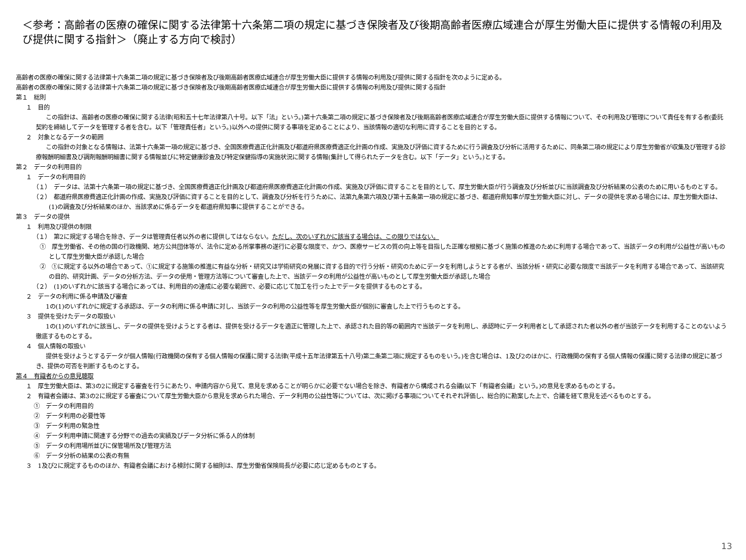＜参考：高齢者の医療の確保に関する法律第十六条第二項の規定に基づき保険者及び後期高齢者医療広域連合が厚生労働大臣に提供する情報の利用及び提供に関する指針＞（廃止する方向で検討）
高齢者の医療の確保に関する法律第十六条第二項の規定に基づき保険者及び後期高齢者医療広域連合が厚生労働大臣に提供する情報の利用及び提供に関する指針を次のように定める。
高齢者の医療の確保に関する法律第十六条第二項の規定に基づき保険者及び後期高齢者医療広域連合が厚生労働大臣に提供する情報の利用及び提供に関する指針
第１　総則
１　目的
この指針は、高齢者の医療の確保に関する法律(昭和五十七年法律第八十号。以下「法」という。)第十六条第二項の規定に基づき保険者及び後期高齢者医療広域連合が厚生労働大臣に提供する情報について、その利用及び管理について責任を有する者(委託契約を締結してデータを管理する者を含む。以下「管理責任者」という。)以外への提供に関する事項を定めることにより、当該情報の適切な利用に資することを目的とする。
２　対象となるデータの範囲
この指針の対象となる情報は、法第十六条第一項の規定に基づき、全国医療費適正化計画及び都道府県医療費適正化計画の作成、実施及び評価に資するために行う調査及び分析に活用するために、同条第二項の規定により厚生労働省が収集及び管理する診療報酬明細書及び調剤報酬明細書に関する情報並びに特定健康診査及び特定保健指導の実施状況に関する情報(集計して得られたデータを含む。以下「データ」という。)とする。
第２　データの利用目的
１　データの利用目的
（１）　データは、法第十六条第一項の規定に基づき、全国医療費適正化計画及び都道府県医療費適正化計画の作成、実施及び評価に資することを目的として、厚生労働大臣が行う調査及び分析並びに当該調査及び分析結果の公表のために用いるものとする。
（２）　都道府県医療費適正化計画の作成、実施及び評価に資することを目的として、調査及び分析を行うために、法第九条第六項及び第十五条第一項の規定に基づき、都道府県知事が厚生労働大臣に対し、データの提供を求める場合には、厚生労働大臣は、(1)の調査及び分析結果のほか、当該求めに係るデータを都道府県知事に提供することができる。
第３　データの提供
１　利用及び提供の制限
（１）　第2に規定する場合を除き、データは管理責任者以外の者に提供してはならない。ただし、次のいずれかに該当する場合は、この限りではない。
①　厚生労働省、その他の国の行政機関、地方公共団体等が、法令に定める所掌事務の遂行に必要な限度で、かつ、医療サービスの質の向上等を目指した正確な根拠に基づく施策の推進のために利用する場合であって、当該データの利用が公益性が高いものとして厚生労働大臣が承認した場合
②　①に規定する以外の場合であって、①に規定する施策の推進に有益な分析・研究又は学術研究の発展に資する目的で行う分析・研究のためにデータを利用しようとする者が、当該分析・研究に必要な限度で当該データを利用する場合であって、当該研究の目的、研究計画、データの分析方法、データの使用・管理方法等について審査した上で、当該データの利用が公益性が高いものとして厚生労働大臣が承認した場合
（２）　(1)のいずれかに該当する場合にあっては、利用目的の達成に必要な範囲で、必要に応じて加工を行った上でデータを提供するものとする。
２　データの利用に係る申請及び審査
1の(1)のいずれかに規定する承認は、データの利用に係る申請に対し、当該データの利用の公益性等を厚生労働大臣が個別に審査した上で行うものとする。
３　提供を受けたデータの取扱い
1の(1)のいずれかに該当し、データの提供を受けようとする者は、提供を受けるデータを適正に管理した上で、承認された目的等の範囲内で当該データを利用し、承認時にデータ利用者として承認された者以外の者が当該データを利用することのないよう徹底するものとする。
４　個人情報の取扱い
提供を受けようとするデータが個人情報(行政機関の保有する個人情報の保護に関する法律(平成十五年法律第五十八号)第二条第二項に規定するものをいう。)を含む場合は、1及び2のほかに、行政機関の保有する個人情報の保護に関する法律の規定に基づき、提供の可否を判断するものとする。
第４　有識者からの意見聴取
１　厚生労働大臣は、第3の2に規定する審査を行うにあたり、申請内容から見て、意見を求めることが明らかに必要でない場合を除き、有識者から構成される会議(以下「有識者会議」という。)の意見を求めるものとする。
２　有識者会議は、第3の2に規定する審査について厚生労働大臣から意見を求められた場合、データ利用の公益性等については、次に掲げる事項についてそれぞれ評価し、総合的に勘案した上で、合議を経て意見を述べるものとする。
①　データの利用目的
②　データ利用の必要性等
③　データ利用の緊急性
④　データ利用申請に関連する分野での過去の実績及びデータ分析に係る人的体制
⑤　データの利用場所並びに保管場所及び管理方法
⑥　データ分析の結果の公表の有無
３　1及び2に規定するもののほか、有識者会議における検討に関する細則は、厚生労働省保険局長が必要に応じ定めるものとする。
13